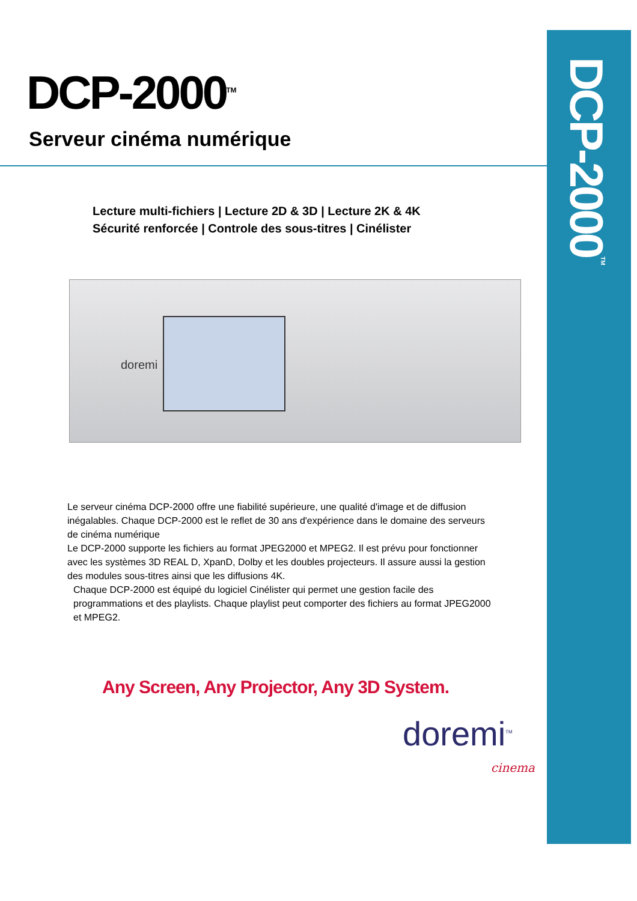DCP-2000<sup>TM</sup>
DCP-2000<sup>TM</sup>
Serveur cinéma numérique
Lecture multi-fichiers | Lecture 2D & 3D | Lecture 2K & 4K
Sécurité renforcée | Controle des sous-titres | Cinélister
doremi
Le serveur cinéma DCP-2000 offre une fiabilité supérieure, une qualité d'image et de diffusion inégalables. Chaque DCP-2000 est le reflet de 30 ans d'expérience dans le domaine des serveurs de cinéma numérique
Le DCP-2000 supporte les fichiers au format JPEG2000 et MPEG2. Il est prévu pour fonctionner avec les systèmes 3D REAL D, XpanD, Dolby et les doubles projecteurs. Il assure aussi la gestion des modules sous-titres ainsi que les diffusions 4K.
Chaque DCP-2000 est équipé du logiciel Cinélister qui permet une gestion facile des programmations et des playlists. Chaque playlist peut comporter des fichiers au format JPEG2000 et MPEG2.
Any Screen, Any Projector, Any 3D System.
doremi<sup>TM</sup>
cinema